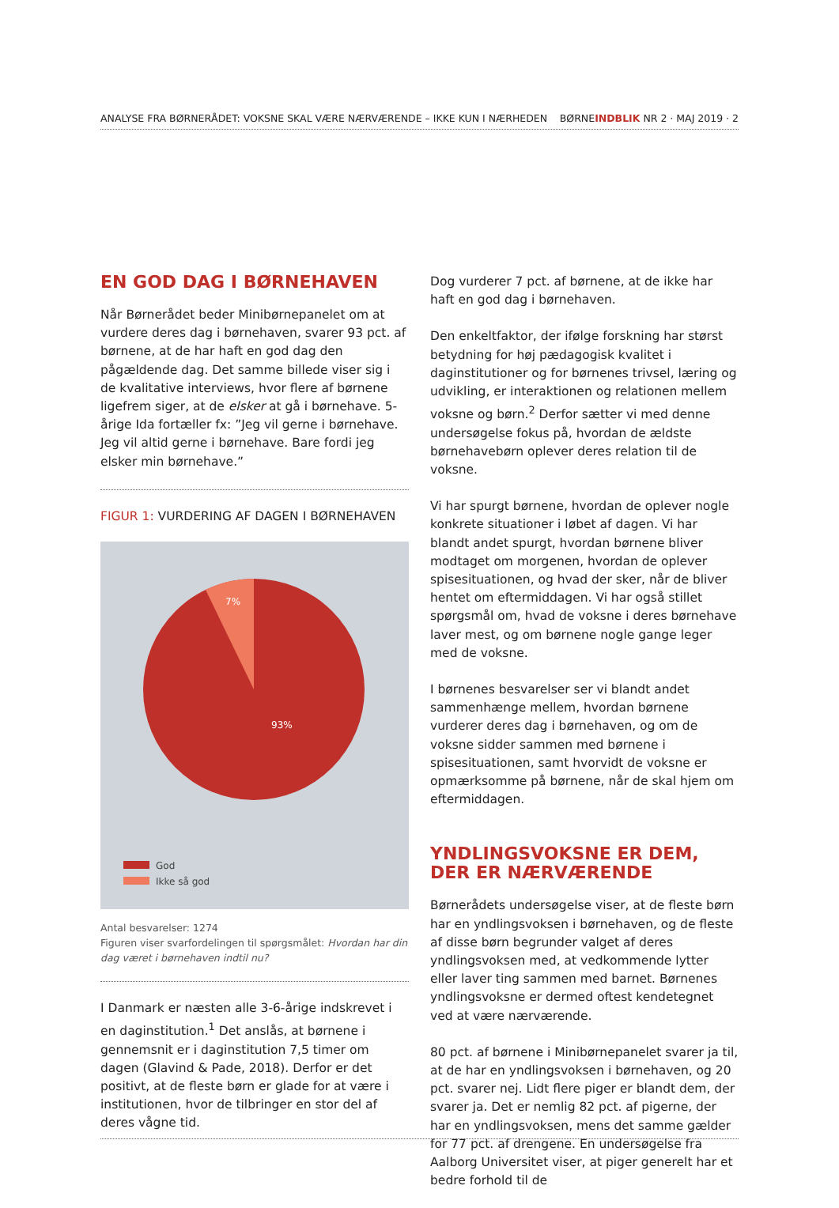ANALYSE FRA BØRNERÅDET: VOKSNE SKAL VÆRE NÆRVÆRENDE – IKKE KUN I NÆRHEDEN BØRNEINDBLIK NR 2 · MAJ 2019 · 2
EN GOD DAG I BØRNEHAVEN
Når Børnerådet beder Minibørnepanelet om at vurdere deres dag i børnehaven, svarer 93 pct. af børnene, at de har haft en god dag den pågældende dag. Det samme billede viser sig i de kvalitative interviews, hvor flere af børnene ligefrem siger, at de elsker at gå i børnehave. 5-årige Ida fortæller fx: ”Jeg vil gerne i børnehave. Jeg vil altid gerne i børnehave. Bare fordi jeg elsker min børnehave.”
FIGUR 1: VURDERING AF DAGEN I BØRNEHAVEN
7%
93%
God
Ikke så god
Antal besvarelser: 1274
Figuren viser svarfordelingen til spørgsmålet: Hvordan har din dag været i børnehaven indtil nu?
I Danmark er næsten alle 3-6-årige indskrevet i en daginstitution.<sup>1</sup> Det anslås, at børnene i gennemsnit er i daginstitution 7,5 timer om dagen (Glavind & Pade, 2018). Derfor er det positivt, at de fleste børn er glade for at være i institutionen, hvor de tilbringer en stor del af deres vågne tid.
Dog vurderer 7 pct. af børnene, at de ikke har haft en god dag i børnehaven.
Den enkeltfaktor, der ifølge forskning har størst betydning for høj pædagogisk kvalitet i daginstitutioner og for børnenes trivsel, læring og udvikling, er interaktionen og relationen mellem voksne og børn.<sup>2</sup> Derfor sætter vi med denne undersøgelse fokus på, hvordan de ældste børnehavebørn oplever deres relation til de voksne.
Vi har spurgt børnene, hvordan de oplever nogle konkrete situationer i løbet af dagen. Vi har blandt andet spurgt, hvordan børnene bliver modtaget om morgenen, hvordan de oplever spisesituationen, og hvad der sker, når de bliver hentet om eftermiddagen. Vi har også stillet spørgsmål om, hvad de voksne i deres børnehave laver mest, og om børnene nogle gange leger med de voksne.
I børnenes besvarelser ser vi blandt andet sammenhænge mellem, hvordan børnene vurderer deres dag i børnehaven, og om de voksne sidder sammen med børnene i spisesituationen, samt hvorvidt de voksne er opmærksomme på børnene, når de skal hjem om eftermiddagen.
YNDLINGSVOKSNE ER DEM, DER ER NÆRVÆRENDE
Børnerådets undersøgelse viser, at de fleste børn har en yndlingsvoksen i børnehaven, og de fleste af disse børn begrunder valget af deres yndlingsvoksen med, at vedkommende lytter eller laver ting sammen med barnet. Børnenes yndlingsvoksne er dermed oftest kendetegnet ved at være nærværende.
80 pct. af børnene i Minibørnepanelet svarer ja til, at de har en yndlingsvoksen i børnehaven, og 20 pct. svarer nej. Lidt flere piger er blandt dem, der svarer ja. Det er nemlig 82 pct. af pigerne, der har en yndlingsvoksen, mens det samme gælder for 77 pct. af drengene. En undersøgelse fra Aalborg Universitet viser, at piger generelt har et bedre forhold til de